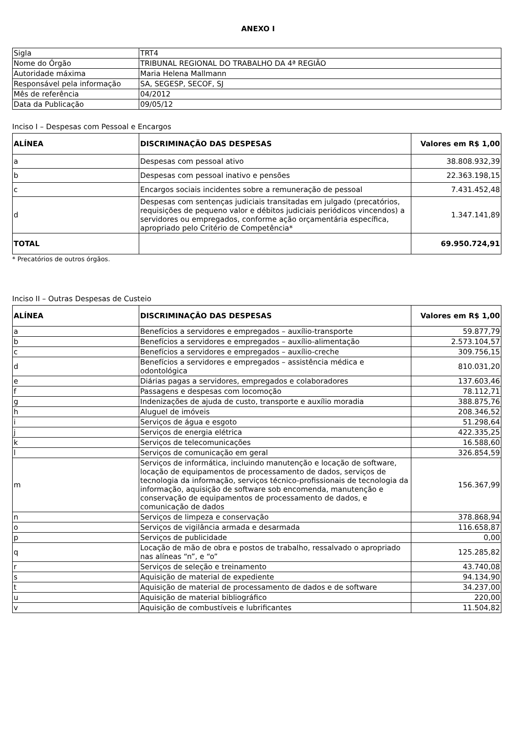ANEXO I
| Sigla | TRT4 |
| Nome do Órgão | TRIBUNAL REGIONAL DO TRABALHO DA 4ª REGIÃO |
| Autoridade máxima | Maria Helena Mallmann |
| Responsável pela informação | SA, SEGESP, SECOF, SJ |
| Mês de referência | 04/2012 |
| Data da Publicação | 09/05/12 |
Inciso I – Despesas com Pessoal e Encargos
| ALÍNEA | DISCRIMINAÇÃO DAS DESPESAS | Valores em R$ 1,00 |
| --- | --- | --- |
| a | Despesas com pessoal ativo | 38.808.932,39 |
| b | Despesas com pessoal inativo e pensões | 22.363.198,15 |
| c | Encargos sociais incidentes sobre a remuneração de pessoal | 7.431.452,48 |
| d | Despesas com sentenças judiciais transitadas em julgado (precatórios, requisições de pequeno valor e débitos judiciais periódicos vincendos) a servidores ou empregados, conforme ação orçamentária específica, apropriado pelo Critério de Competência* | 1.347.141,89 |
| TOTAL | | 69.950.724,91 |
* Precatórios de outros órgãos.
Inciso II – Outras Despesas de Custeio
| ALÍNEA | DISCRIMINAÇÃO DAS DESPESAS | Valores em R$ 1,00 |
| --- | --- | --- |
| a | Benefícios a servidores e empregados – auxílio-transporte | 59.877,79 |
| b | Benefícios a servidores e empregados – auxílio-alimentação | 2.573.104,57 |
| c | Benefícios a servidores e empregados – auxílio-creche | 309.756,15 |
| d | Benefícios a servidores e empregados – assistência médica e odontológica | 810.031,20 |
| e | Diárias pagas a servidores, empregados e colaboradores | 137.603,46 |
| f | Passagens e despesas com locomoção | 78.112,71 |
| g | Indenizações de ajuda de custo, transporte e auxílio moradia | 388.875,76 |
| h | Aluguel de imóveis | 208.346,52 |
| i | Serviços de água e esgoto | 51.298,64 |
| j | Serviços de energia elétrica | 422.335,25 |
| k | Serviços de telecomunicações | 16.588,60 |
| l | Serviços de comunicação em geral | 326.854,59 |
| m | Serviços de informática, incluindo manutenção e locação de software, locação de equipamentos de processamento de dados, serviços de tecnologia da informação, serviços técnico-profissionais de tecnologia da informação, aquisição de software sob encomenda, manutenção e conservação de equipamentos de processamento de dados, e comunicação de dados | 156.367,99 |
| n | Serviços de limpeza e conservação | 378.868,94 |
| o | Serviços de vigilância armada e desarmada | 116.658,87 |
| p | Serviços de publicidade | 0,00 |
| q | Locação de mão de obra e postos de trabalho, ressalvado o apropriado nas alíneas “n”, e “o” | 125.285,82 |
| r | Serviços de seleção e treinamento | 43.740,08 |
| s | Aquisição de material de expediente | 94.134,90 |
| t | Aquisição de material de processamento de dados e de software | 34.237,00 |
| u | Aquisição de material bibliográfico | 220,00 |
| v | Aquisição de combustíveis e lubrificantes | 11.504,82 |